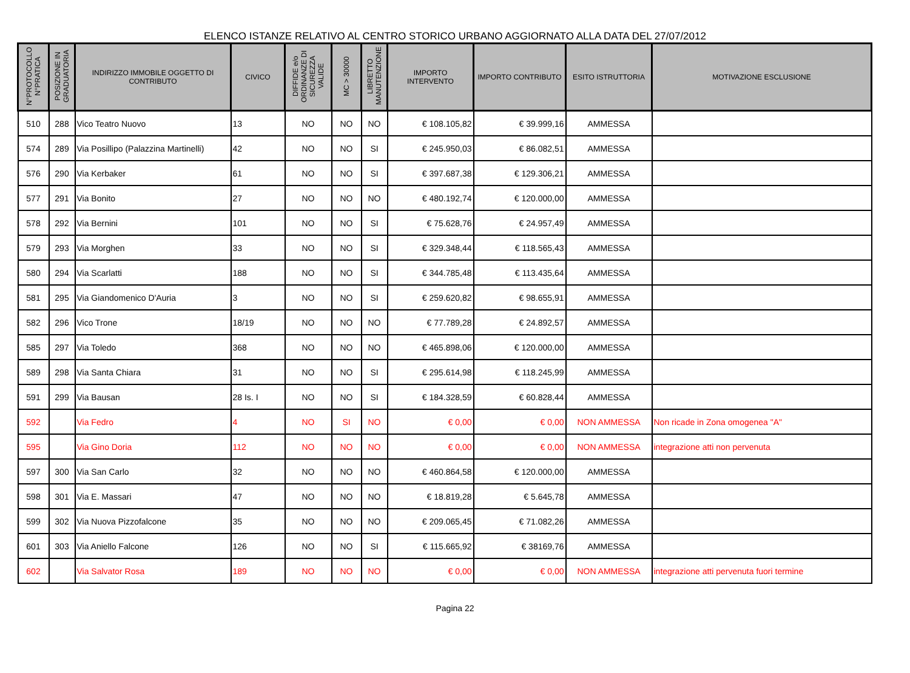ELENCO ISTANZE RELATIVO AL CENTRO STORICO URBANO AGGIORNATO ALLA DATA DEL 27/07/2012
| N°PROTOCOLLO N°PRATICA | POSIZIONE IN GRADUATORIA | INDIRIZZO IMMOBILE OGGETTO DI CONTRIBUTO | CIVICO | DIFFIDE e/o ORDINANZE DI SICUREZZA VALIDE | MC > 30000 | LIBRETTO MANUTENZIONE | IMPORTO INTERVENTO | IMPORTO CONTRIBUTO | ESITO ISTRUTTORIA | MOTIVAZIONE ESCLUSIONE |
| --- | --- | --- | --- | --- | --- | --- | --- | --- | --- | --- |
| 510 | 288 | Vico Teatro Nuovo | 13 | NO | NO | NO | € 108.105,82 | € 39.999,16 | AMMESSA | |
| 574 | 289 | Via Posillipo (Palazzina Martinelli) | 42 | NO | NO | SI | € 245.950,03 | € 86.082,51 | AMMESSA | |
| 576 | 290 | Via Kerbaker | 61 | NO | NO | SI | € 397.687,38 | € 129.306,21 | AMMESSA | |
| 577 | 291 | Via Bonito | 27 | NO | NO | NO | € 480.192,74 | € 120.000,00 | AMMESSA | |
| 578 | 292 | Via Bernini | 101 | NO | NO | SI | € 75.628,76 | € 24.957,49 | AMMESSA | |
| 579 | 293 | Via Morghen | 33 | NO | NO | SI | € 329.348,44 | € 118.565,43 | AMMESSA | |
| 580 | 294 | Via Scarlatti | 188 | NO | NO | SI | € 344.785,48 | € 113.435,64 | AMMESSA | |
| 581 | 295 | Via Giandomenico D'Auria | 3 | NO | NO | SI | € 259.620,82 | € 98.655,91 | AMMESSA | |
| 582 | 296 | Vico Trone | 18/19 | NO | NO | NO | € 77.789,28 | € 24.892,57 | AMMESSA | |
| 585 | 297 | Via Toledo | 368 | NO | NO | NO | € 465.898,06 | € 120.000,00 | AMMESSA | |
| 589 | 298 | Via Santa Chiara | 31 | NO | NO | SI | € 295.614,98 | € 118.245,99 | AMMESSA | |
| 591 | 299 | Via Bausan | 28 Is. I | NO | NO | SI | € 184.328,59 | € 60.828,44 | AMMESSA | |
| 592 | | Via Fedro | 4 | NO | SI | NO | € 0,00 | € 0,00 | NON AMMESSA | Non ricade in Zona omogenea "A" |
| 595 | | Via Gino Doria | 112 | NO | NO | NO | € 0,00 | € 0,00 | NON AMMESSA | integrazione atti non pervenuta |
| 597 | 300 | Via San Carlo | 32 | NO | NO | NO | € 460.864,58 | € 120.000,00 | AMMESSA | |
| 598 | 301 | Via E. Massari | 47 | NO | NO | NO | € 18.819,28 | € 5.645,78 | AMMESSA | |
| 599 | 302 | Via Nuova Pizzofalcone | 35 | NO | NO | NO | € 209.065,45 | € 71.082,26 | AMMESSA | |
| 601 | 303 | Via Aniello Falcone | 126 | NO | NO | SI | € 115.665,92 | € 38169,76 | AMMESSA | |
| 602 | | Via Salvator Rosa | 189 | NO | NO | NO | € 0,00 | € 0,00 | NON AMMESSA | integrazione atti pervenuta fuori termine |
Pagina 22